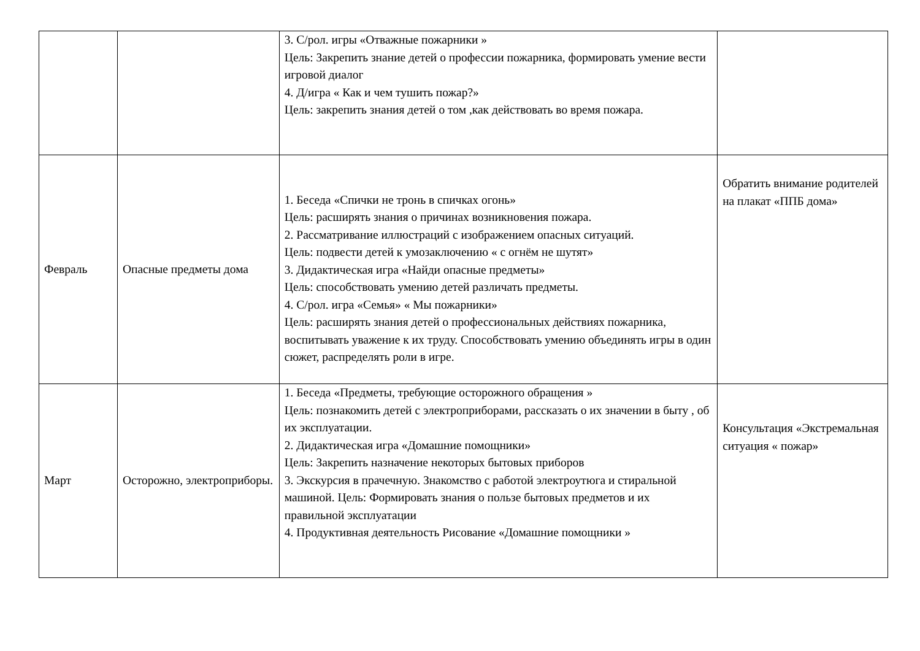| | | 3. С/рол. игры «Отважные пожарники » Цель: Закрепить знание детей о профессии пожарника, формировать умение вести игровой диалог 4. Д/игра « Как и чем тушить пожар?» Цель: закрепить знания детей о том ,как действовать во время пожара. | |
| Февраль | Опасные предметы дома | 1. Беседа «Спички не тронь в спичках огонь» Цель: расширять знания о причинах возникновения пожара. 2. Рассматривание иллюстраций с изображением опасных ситуаций. Цель: подвести детей к умозаключению « с огнём не шутят» 3. Дидактическая игра «Найди опасные предметы» Цель: способствовать умению детей различать предметы. 4. С/рол. игра «Семья» « Мы пожарники» Цель: расширять знания детей о профессиональных действиях пожарника, воспитывать уважение к их труду. Способствовать умению объединять игры в один сюжет, распределять роли в игре. | Обратить внимание родителей на плакат «ППБ дома» |
| Март | Осторожно, электроприборы. | 1. Беседа «Предметы, требующие осторожного обращения » Цель: познакомить детей с электроприборами, рассказать о их значении в быту , об их эксплуатации. 2. Дидактическая игра «Домашние помощники» Цель: Закрепить назначение некоторых бытовых приборов 3. Экскурсия в прачечную. Знакомство с работой электроутюга и стиральной машиной. Цель: Формировать знания о пользе бытовых предметов и их правильной эксплуатации 4. Продуктивная деятельность Рисование «Домашние помощники » | Консультация «Экстремальная ситуация « пожар» |